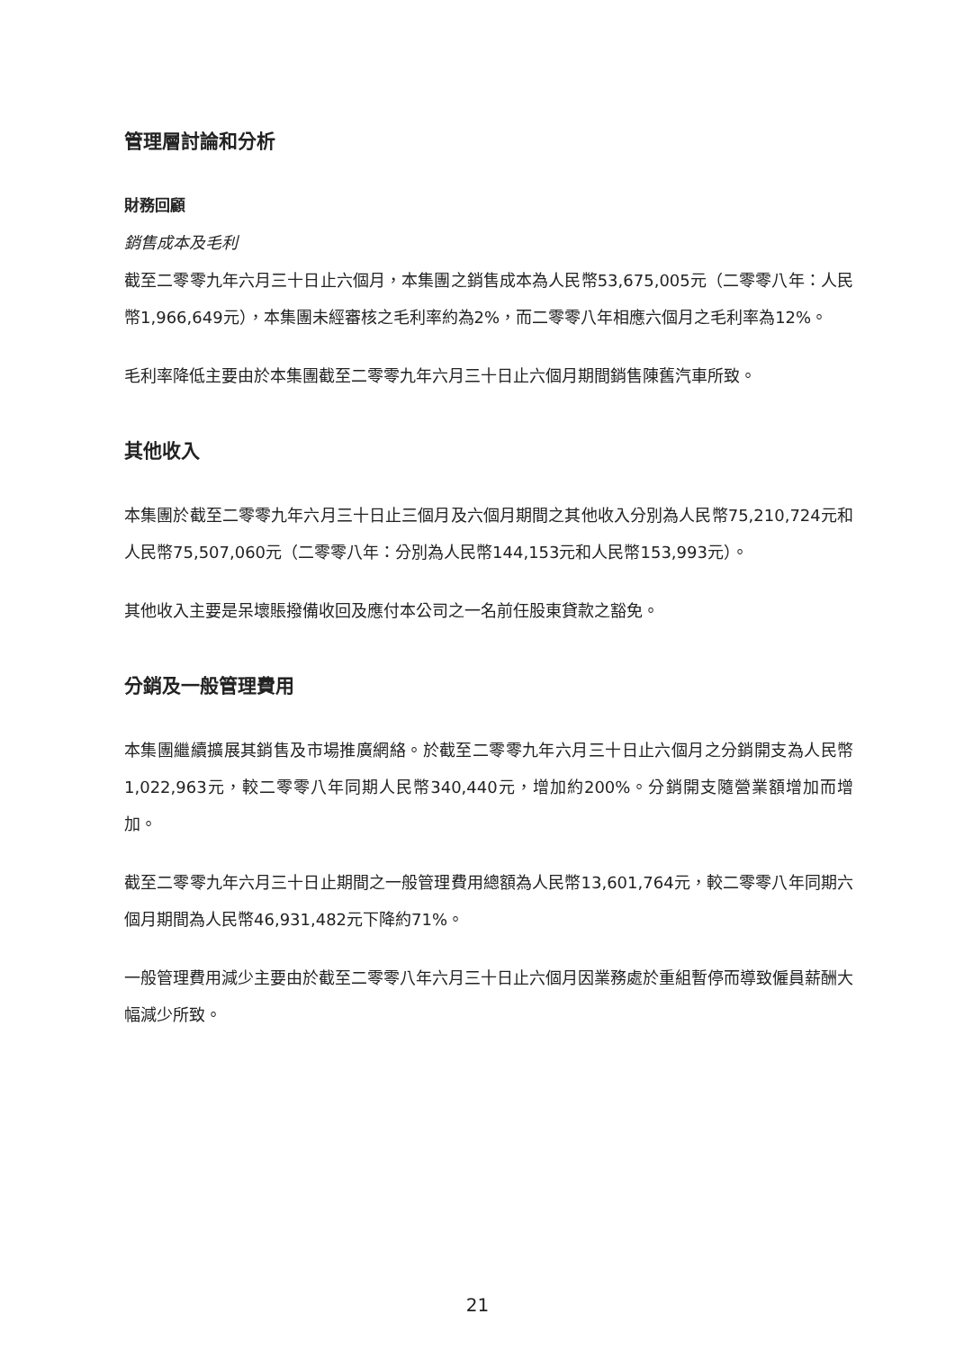管理層討論和分析
財務回顧
銷售成本及毛利
截至二零零九年六月三十日止六個月，本集團之銷售成本為人民幣53,675,005元（二零零八年：人民幣1,966,649元），本集團未經審核之毛利率約為2%，而二零零八年相應六個月之毛利率為12%。
毛利率降低主要由於本集團截至二零零九年六月三十日止六個月期間銷售陳舊汽車所致。
其他收入
本集團於截至二零零九年六月三十日止三個月及六個月期間之其他收入分別為人民幣75,210,724元和人民幣75,507,060元（二零零八年：分別為人民幣144,153元和人民幣153,993元）。
其他收入主要是呆壞賬撥備收回及應付本公司之一名前任股東貸款之豁免。
分銷及一般管理費用
本集團繼續擴展其銷售及市場推廣網絡。於截至二零零九年六月三十日止六個月之分銷開支為人民幣1,022,963元，較二零零八年同期人民幣340,440元，增加約200%。分銷開支隨營業額增加而增加。
截至二零零九年六月三十日止期間之一般管理費用總額為人民幣13,601,764元，較二零零八年同期六個月期間為人民幣46,931,482元下降約71%。
一般管理費用減少主要由於截至二零零八年六月三十日止六個月因業務處於重組暫停而導致僱員薪酬大幅減少所致。
21